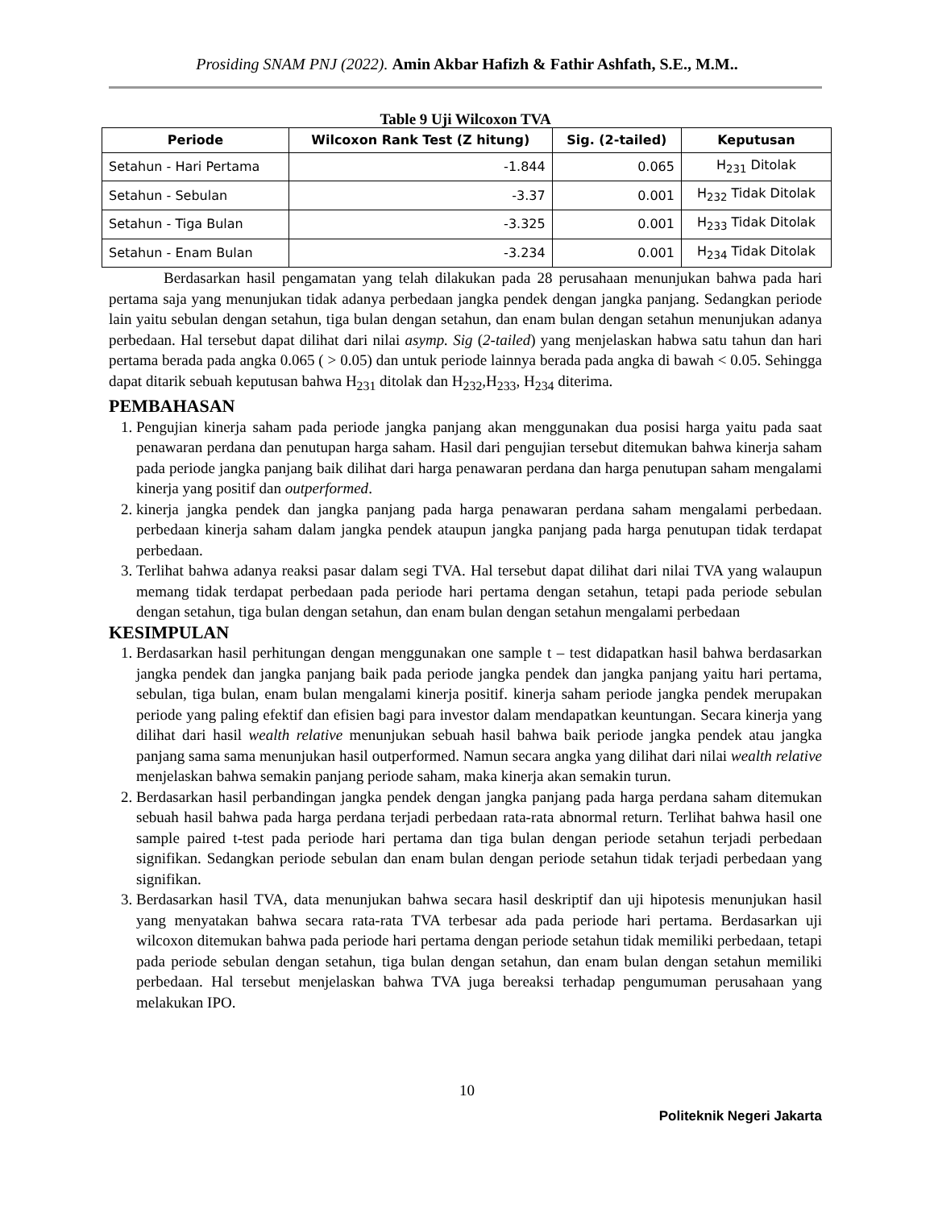Prosiding SNAM PNJ (2022). Amin Akbar Hafizh & Fathir Ashfath, S.E., M.M..
Table 9 Uji Wilcoxon TVA
| Periode | Wilcoxon Rank Test (Z hitung) | Sig. (2-tailed) | Keputusan |
| --- | --- | --- | --- |
| Setahun - Hari Pertama | -1.844 | 0.065 | H<sub>231</sub> Ditolak |
| Setahun - Sebulan | -3.37 | 0.001 | H<sub>232</sub> Tidak Ditolak |
| Setahun - Tiga Bulan | -3.325 | 0.001 | H<sub>233</sub> Tidak Ditolak |
| Setahun - Enam Bulan | -3.234 | 0.001 | H<sub>234</sub> Tidak Ditolak |
Berdasarkan hasil pengamatan yang telah dilakukan pada 28 perusahaan menunjukan bahwa pada hari pertama saja yang menunjukan tidak adanya perbedaan jangka pendek dengan jangka panjang. Sedangkan periode lain yaitu sebulan dengan setahun, tiga bulan dengan setahun, dan enam bulan dengan setahun menunjukan adanya perbedaan. Hal tersebut dapat dilihat dari nilai asymp. Sig (2-tailed) yang menjelaskan habwa satu tahun dan hari pertama berada pada angka 0.065 ( > 0.05) dan untuk periode lainnya berada pada angka di bawah < 0.05. Sehingga dapat ditarik sebuah keputusan bahwa H<sub>231</sub> ditolak dan H<sub>232</sub>,H<sub>233</sub>, H<sub>234</sub> diterima.
PEMBAHASAN
1. Pengujian kinerja saham pada periode jangka panjang akan menggunakan dua posisi harga yaitu pada saat penawaran perdana dan penutupan harga saham. Hasil dari pengujian tersebut ditemukan bahwa kinerja saham pada periode jangka panjang baik dilihat dari harga penawaran perdana dan harga penutupan saham mengalami kinerja yang positif dan outperformed.
2. kinerja jangka pendek dan jangka panjang pada harga penawaran perdana saham mengalami perbedaan. perbedaan kinerja saham dalam jangka pendek ataupun jangka panjang pada harga penutupan tidak terdapat perbedaan.
3. Terlihat bahwa adanya reaksi pasar dalam segi TVA. Hal tersebut dapat dilihat dari nilai TVA yang walaupun memang tidak terdapat perbedaan pada periode hari pertama dengan setahun, tetapi pada periode sebulan dengan setahun, tiga bulan dengan setahun, dan enam bulan dengan setahun mengalami perbedaan
KESIMPULAN
1. Berdasarkan hasil perhitungan dengan menggunakan one sample t – test didapatkan hasil bahwa berdasarkan jangka pendek dan jangka panjang baik pada periode jangka pendek dan jangka panjang yaitu hari pertama, sebulan, tiga bulan, enam bulan mengalami kinerja positif. kinerja saham periode jangka pendek merupakan periode yang paling efektif dan efisien bagi para investor dalam mendapatkan keuntungan. Secara kinerja yang dilihat dari hasil wealth relative menunjukan sebuah hasil bahwa baik periode jangka pendek atau jangka panjang sama sama menunjukan hasil outperformed. Namun secara angka yang dilihat dari nilai wealth relative menjelaskan bahwa semakin panjang periode saham, maka kinerja akan semakin turun.
2. Berdasarkan hasil perbandingan jangka pendek dengan jangka panjang pada harga perdana saham ditemukan sebuah hasil bahwa pada harga perdana terjadi perbedaan rata-rata abnormal return. Terlihat bahwa hasil one sample paired t-test pada periode hari pertama dan tiga bulan dengan periode setahun terjadi perbedaan signifikan. Sedangkan periode sebulan dan enam bulan dengan periode setahun tidak terjadi perbedaan yang signifikan.
3. Berdasarkan hasil TVA, data menunjukan bahwa secara hasil deskriptif dan uji hipotesis menunjukan hasil yang menyatakan bahwa secara rata-rata TVA terbesar ada pada periode hari pertama. Berdasarkan uji wilcoxon ditemukan bahwa pada periode hari pertama dengan periode setahun tidak memiliki perbedaan, tetapi pada periode sebulan dengan setahun, tiga bulan dengan setahun, dan enam bulan dengan setahun memiliki perbedaan. Hal tersebut menjelaskan bahwa TVA juga bereaksi terhadap pengumuman perusahaan yang melakukan IPO.
10
Politeknik Negeri Jakarta